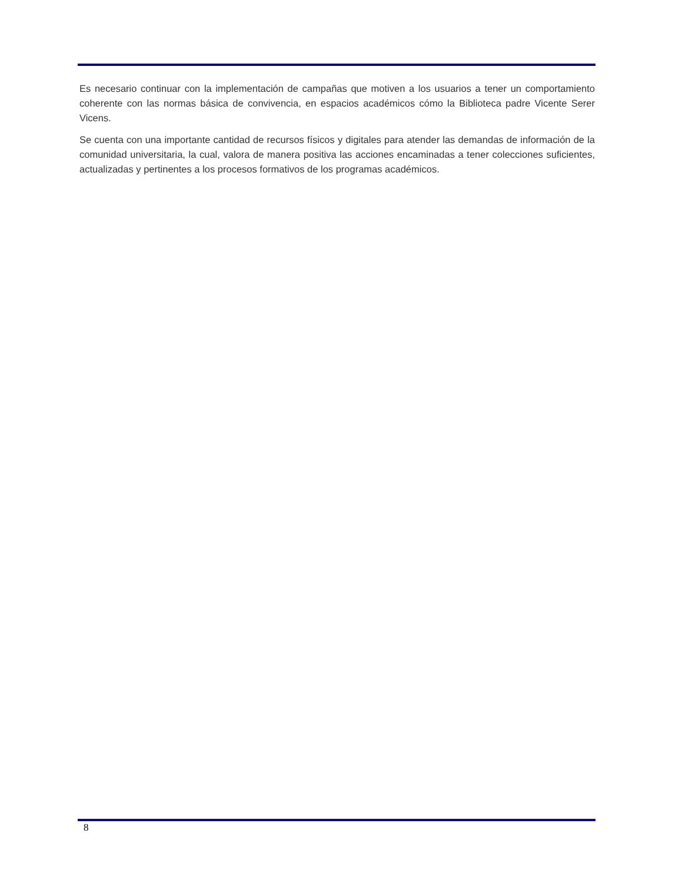Es necesario continuar con la implementación de campañas que motiven a los usuarios a tener un comportamiento coherente con las normas básica de convivencia, en espacios académicos cómo la Biblioteca padre Vicente Serer Vicens.
Se cuenta con una importante cantidad de recursos físicos y digitales para atender las demandas de información de la comunidad universitaria, la cual, valora de manera positiva las acciones encaminadas a tener colecciones suficientes, actualizadas y pertinentes a los procesos formativos de los programas académicos.
8